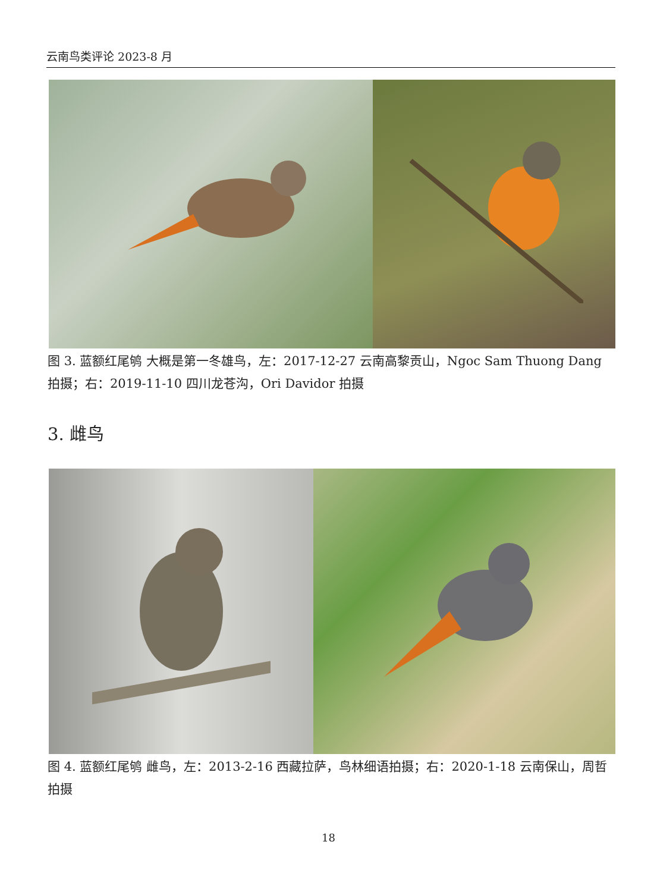云南鸟类评论 2023-8 月
图 3. 蓝额红尾鸲 大概是第一冬雄鸟，左：2017-12-27 云南高黎贡山，Ngoc Sam Thuong Dang 拍摄；右：2019-11-10 四川龙苍沟，Ori Davidor 拍摄
3. 雌鸟
图 4. 蓝额红尾鸲 雌鸟，左：2013-2-16 西藏拉萨，鸟林细语拍摄；右：2020-1-18 云南保山，周哲拍摄
18